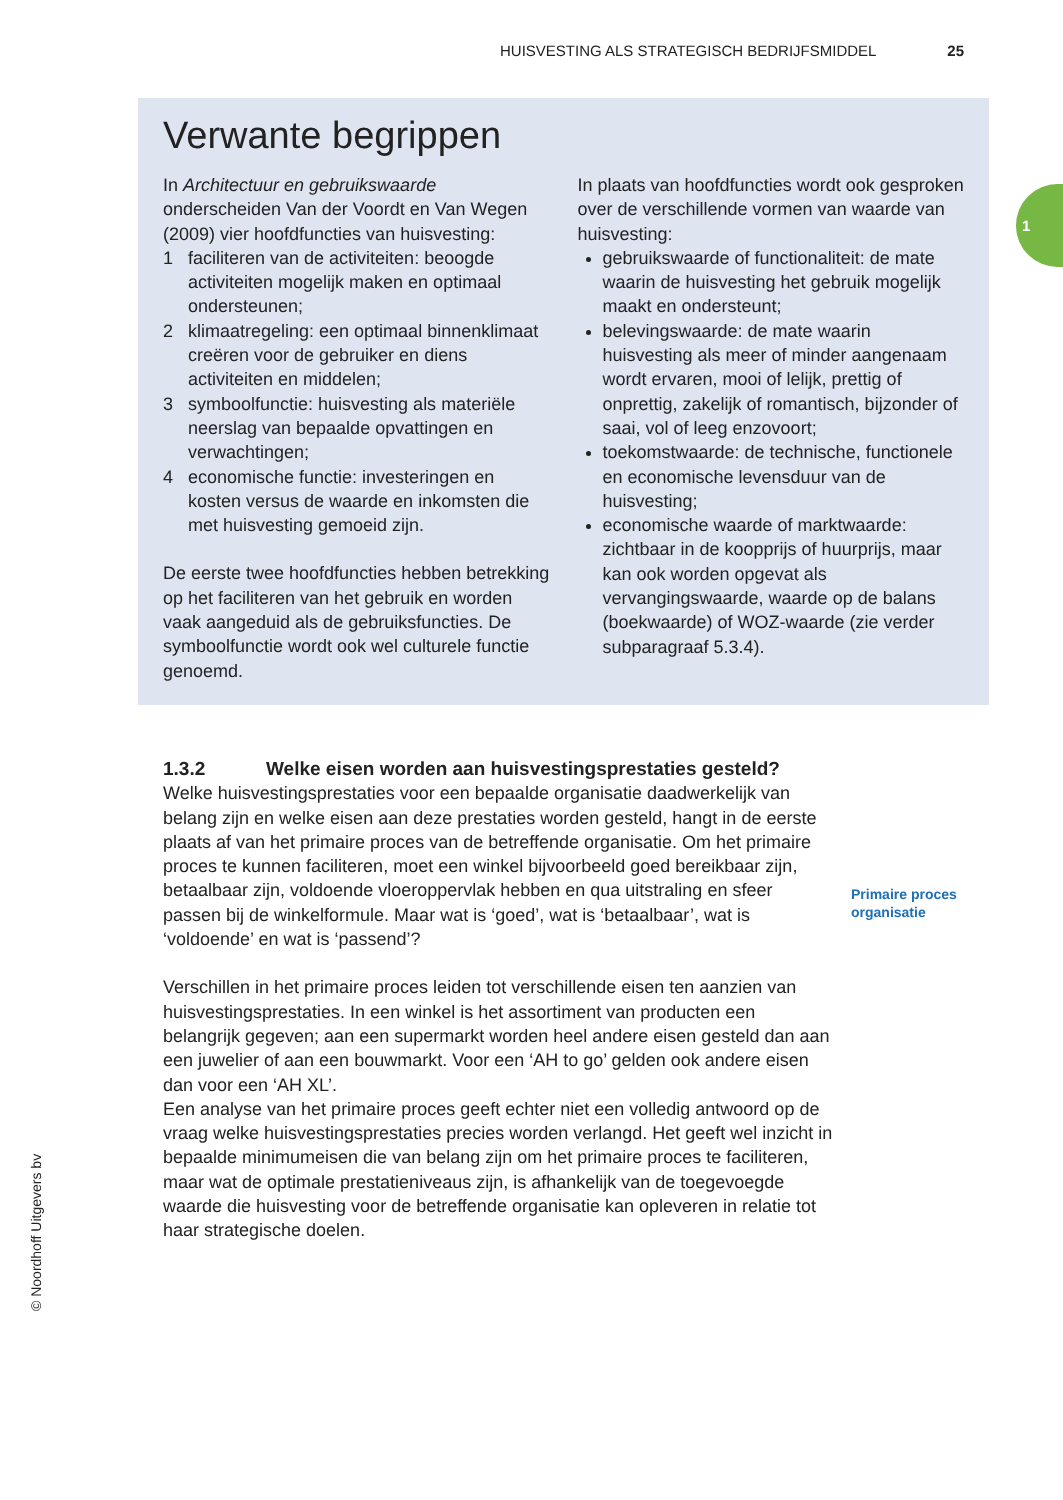HUISVESTING ALS STRATEGISCH BEDRIJFSMIDDEL 25
1
Verwante begrippen
In Architectuur en gebruikswaarde onderscheiden Van der Voordt en Van Wegen (2009) vier hoofdfuncties van huisvesting:
1 faciliteren van de activiteiten: beoogde activiteiten mogelijk maken en optimaal ondersteunen;
2 klimaatregeling: een optimaal binnenklimaat creëren voor de gebruiker en diens activiteiten en middelen;
3 symboolfunctie: huisvesting als materiële neerslag van bepaalde opvattingen en verwachtingen;
4 economische functie: investeringen en kosten versus de waarde en inkomsten die met huisvesting gemoeid zijn.
De eerste twee hoofdfuncties hebben betrekking op het faciliteren van het gebruik en worden vaak aangeduid als de gebruiksfuncties. De symboolfunctie wordt ook wel culturele functie genoemd.
In plaats van hoofdfuncties wordt ook gesproken over de verschillende vormen van waarde van huisvesting:
gebruikswaarde of functionaliteit: de mate waarin de huisvesting het gebruik mogelijk maakt en ondersteunt;
belevingswaarde: de mate waarin huisvesting als meer of minder aangenaam wordt ervaren, mooi of lelijk, prettig of onprettig, zakelijk of romantisch, bijzonder of saai, vol of leeg enzovoort;
toekomstwaarde: de technische, functionele en economische levensduur van de huisvesting;
economische waarde of marktwaarde: zichtbaar in de koopprijs of huurprijs, maar kan ook worden opgevat als vervangingswaarde, waarde op de balans (boekwaarde) of WOZ-waarde (zie verder subparagraaf 5.3.4).
1.3.2 Welke eisen worden aan huisvestingsprestaties gesteld?
Welke huisvestingsprestaties voor een bepaalde organisatie daadwerkelijk van belang zijn en welke eisen aan deze prestaties worden gesteld, hangt in de eerste plaats af van het primaire proces van de betreffende organisatie. Om het primaire proces te kunnen faciliteren, moet een winkel bijvoorbeeld goed bereikbaar zijn, betaalbaar zijn, voldoende vloeroppervlak hebben en qua uitstraling en sfeer passen bij de winkelformule. Maar wat is ‘goed’, wat is ‘betaalbaar’, wat is ‘voldoende’ en wat is ‘passend’?
Verschillen in het primaire proces leiden tot verschillende eisen ten aanzien van huisvestingsprestaties. In een winkel is het assortiment van producten een belangrijk gegeven; aan een supermarkt worden heel andere eisen gesteld dan aan een juwelier of aan een bouwmarkt. Voor een ‘AH to go’ gelden ook andere eisen dan voor een ‘AH XL’.
Een analyse van het primaire proces geeft echter niet een volledig antwoord op de vraag welke huisvestingsprestaties precies worden verlangd. Het geeft wel inzicht in bepaalde minimumeisen die van belang zijn om het primaire proces te faciliteren, maar wat de optimale prestatieniveaus zijn, is afhankelijk van de toegevoegde waarde die huisvesting voor de betreffende organisatie kan opleveren in relatie tot haar strategische doelen.
Primaire proces
organisatie
© Noordhoff Uitgevers bv